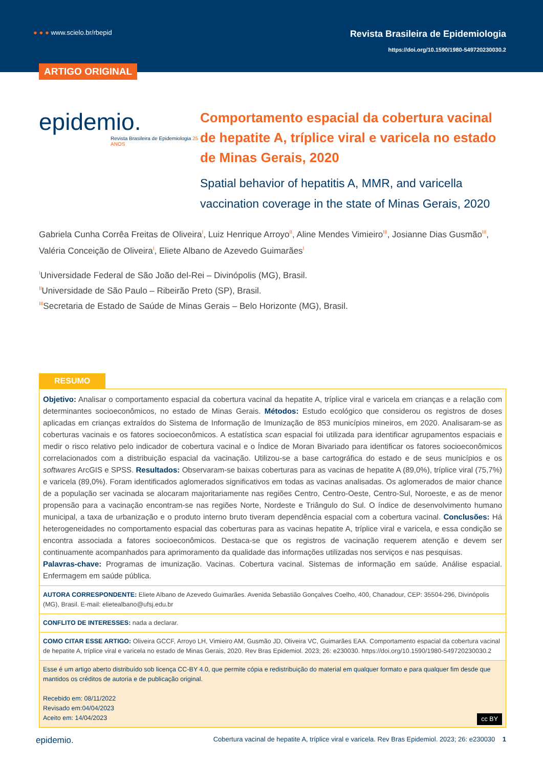● ● ● www.scielo.br/rbepid
Revista Brasileira de Epidemiologia
https://doi.org/10.1590/1980-549720230030.2
ARTIGO ORIGINAL
epidemio.
Revista Brasileira de Epidemiologia 25 ANOS
Comportamento espacial da cobertura vacinal de hepatite A, tríplice viral e varicela no estado de Minas Gerais, 2020
Spatial behavior of hepatitis A, MMR, and varicella vaccination coverage in the state of Minas Gerais, 2020
Gabriela Cunha Corrêa Freitas de Oliveira<sup>I</sup>, Luiz Henrique Arroyo<sup>II</sup>, Aline Mendes Vimieiro<sup>III</sup>, Josianne Dias Gusmão<sup>III</sup>, Valéria Conceição de Oliveira<sup>I</sup>, Eliete Albano de Azevedo Guimarães<sup>I</sup>
<sup>I</sup>Universidade Federal de São João del-Rei – Divinópolis (MG), Brasil.
<sup>II</sup>Universidade de São Paulo – Ribeirão Preto (SP), Brasil.
<sup>III</sup>Secretaria de Estado de Saúde de Minas Gerais – Belo Horizonte (MG), Brasil.
RESUMO
Objetivo: Analisar o comportamento espacial da cobertura vacinal da hepatite A, tríplice viral e varicela em crianças e a relação com determinantes socioeconômicos, no estado de Minas Gerais. Métodos: Estudo ecológico que considerou os registros de doses aplicadas em crianças extraídos do Sistema de Informação de Imunização de 853 municípios mineiros, em 2020. Analisaram-se as coberturas vacinais e os fatores socioeconômicos. A estatística scan espacial foi utilizada para identificar agrupamentos espaciais e medir o risco relativo pelo indicador de cobertura vacinal e o Índice de Moran Bivariado para identificar os fatores socioeconômicos correlacionados com a distribuição espacial da vacinação. Utilizou-se a base cartográfica do estado e de seus municípios e os softwares ArcGIS e SPSS. Resultados: Observaram-se baixas coberturas para as vacinas de hepatite A (89,0%), tríplice viral (75,7%) e varicela (89,0%). Foram identificados aglomerados significativos em todas as vacinas analisadas. Os aglomerados de maior chance de a população ser vacinada se alocaram majoritariamente nas regiões Centro, Centro-Oeste, Centro-Sul, Noroeste, e as de menor propensão para a vacinação encontram-se nas regiões Norte, Nordeste e Triângulo do Sul. O índice de desenvolvimento humano municipal, a taxa de urbanização e o produto interno bruto tiveram dependência espacial com a cobertura vacinal. Conclusões: Há heterogeneidades no comportamento espacial das coberturas para as vacinas hepatite A, tríplice viral e varicela, e essa condição se encontra associada a fatores socioeconômicos. Destaca-se que os registros de vacinação requerem atenção e devem ser continuamente acompanhados para aprimoramento da qualidade das informações utilizadas nos serviços e nas pesquisas.
Palavras-chave: Programas de imunização. Vacinas. Cobertura vacinal. Sistemas de informação em saúde. Análise espacial. Enfermagem em saúde pública.
AUTORA CORRESPONDENTE: Eliete Albano de Azevedo Guimarães. Avenida Sebastião Gonçalves Coelho, 400, Chanadour, CEP: 35504-296, Divinópolis (MG), Brasil. E-mail: elietealbano@ufsj.edu.br
CONFLITO DE INTERESSES: nada a declarar.
COMO CITAR ESSE ARTIGO: Oliveira GCCF, Arroyo LH, Vimieiro AM, Gusmão JD, Oliveira VC, Guimarães EAA. Comportamento espacial da cobertura vacinal de hepatite A, tríplice viral e varicela no estado de Minas Gerais, 2020. Rev Bras Epidemiol. 2023; 26: e230030. https://doi.org/10.1590/1980-549720230030.2
Esse é um artigo aberto distribuído sob licença CC-BY 4.0, que permite cópia e redistribuição do material em qualquer formato e para qualquer fim desde que mantidos os créditos de autoria e de publicação original.
Recebido em: 08/11/2022
Revisado em:04/04/2023
Aceito em: 14/04/2023 cc BY
epidemio. Cobertura vacinal de hepatite A, tríplice viral e varicela. Rev Bras Epidemiol. 2023; 26: e230030 1